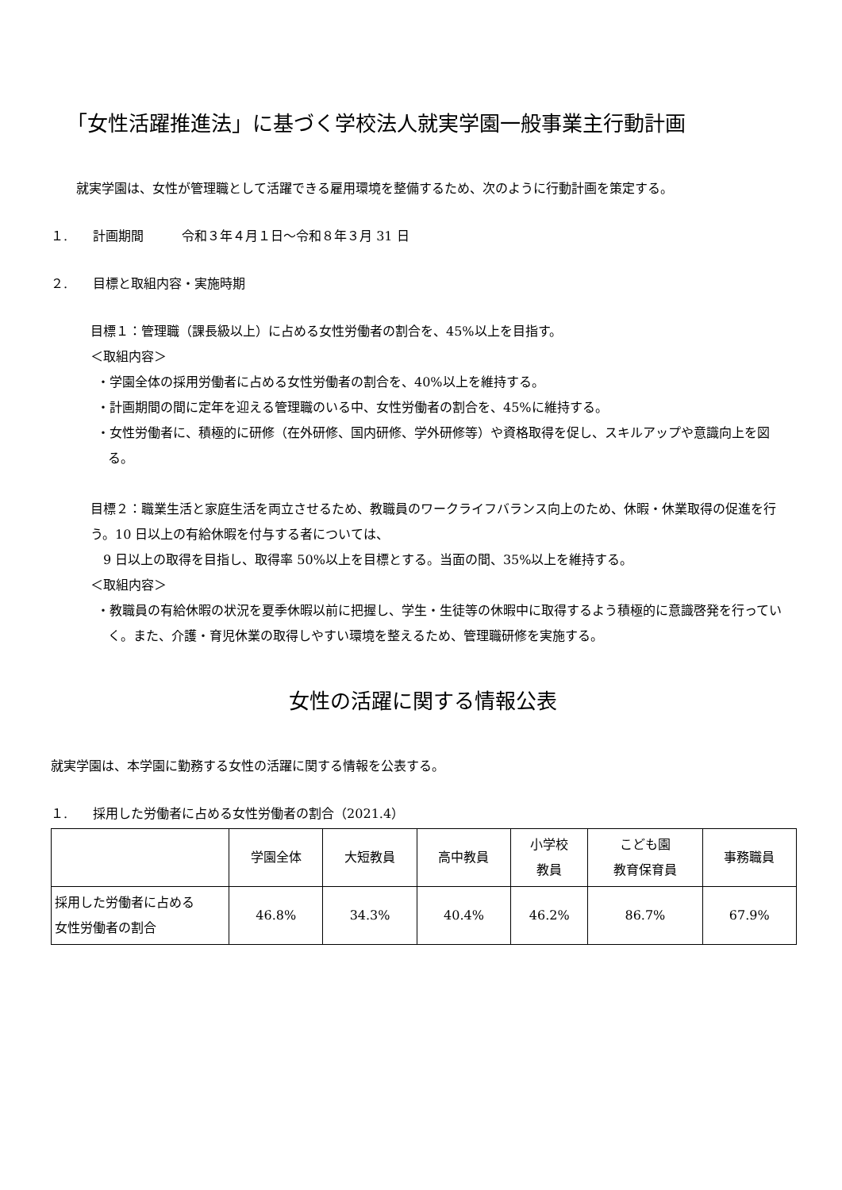「女性活躍推進法」に基づく学校法人就実学園一般事業主行動計画
就実学園は、女性が管理職として活躍できる雇用環境を整備するため、次のように行動計画を策定する。
１.　　計画期間　　　令和３年４月１日～令和８年３月 31 日
２.　　目標と取組内容・実施時期
目標１：管理職（課長級以上）に占める女性労働者の割合を、45%以上を目指す。
＜取組内容＞
・学園全体の採用労働者に占める女性労働者の割合を、40%以上を維持する。
・計画期間の間に定年を迎える管理職のいる中、女性労働者の割合を、45%に維持する。
・女性労働者に、積極的に研修（在外研修、国内研修、学外研修等）や資格取得を促し、スキルアップや意識向上を図る。
目標２：職業生活と家庭生活を両立させるため、教職員のワークライフバランス向上のため、休暇・休業取得の促進を行う。10 日以上の有給休暇を付与する者については、
9 日以上の取得を目指し、取得率 50%以上を目標とする。当面の間、35%以上を維持する。
＜取組内容＞
・教職員の有給休暇の状況を夏季休暇以前に把握し、学生・生徒等の休暇中に取得するよう積極的に意識啓発を行っていく。また、介護・育児休業の取得しやすい環境を整えるため、管理職研修を実施する。
女性の活躍に関する情報公表
就実学園は、本学園に勤務する女性の活躍に関する情報を公表する。
１.　　採用した労働者に占める女性労働者の割合（2021.4）
| | 学園全体 | 大短教員 | 高中教員 | 小学校 教員 | こども園 教育保育員 | 事務職員 |
| 採用した労働者に占める 女性労働者の割合 | 46.8% | 34.3% | 40.4% | 46.2% | 86.7% | 67.9% |